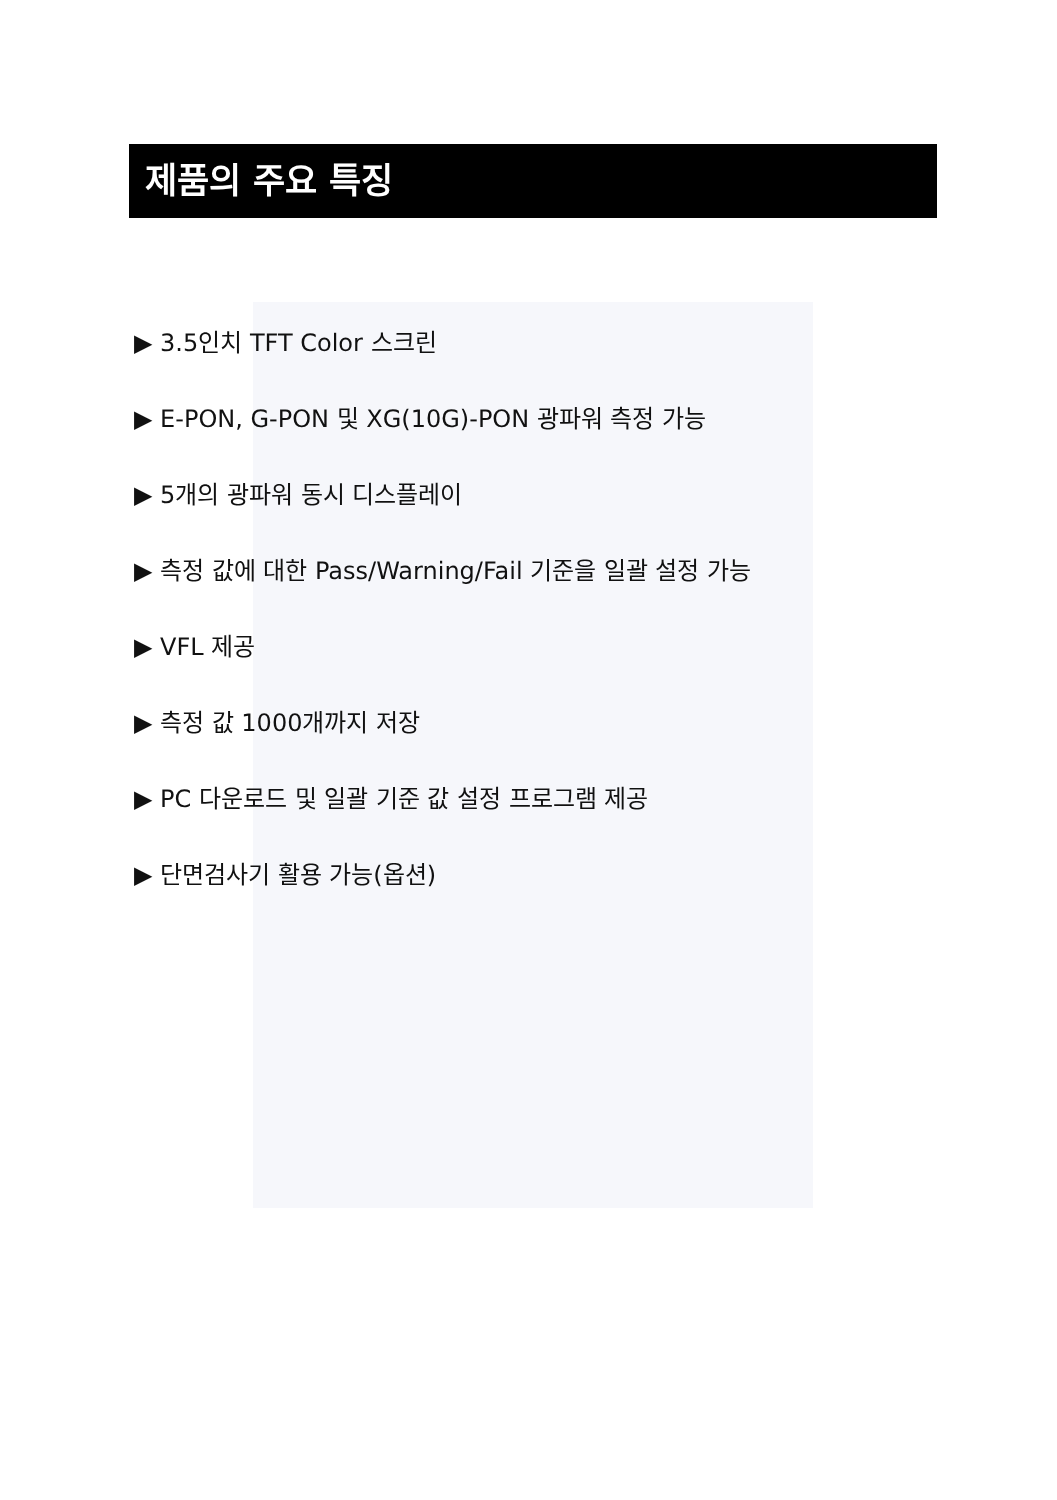제품의 주요 특징
▶ 3.5인치 TFT Color 스크린
▶ E-PON, G-PON 및 XG(10G)-PON 광파워 측정 가능
▶ 5개의 광파워 동시 디스플레이
▶ 측정 값에 대한 Pass/Warning/Fail 기준을 일괄 설정 가능
▶ VFL 제공
▶ 측정 값 1000개까지 저장
▶ PC 다운로드 및 일괄 기준 값 설정 프로그램 제공
▶ 단면검사기 활용 가능(옵션)